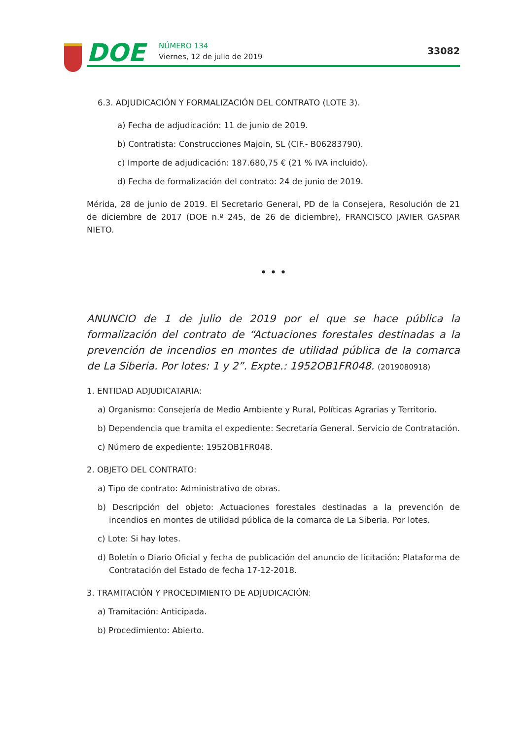DOE NÚMERO 134
Viernes, 12 de julio de 2019
33082
6.3. ADJUDICACIÓN Y FORMALIZACIÓN DEL CONTRATO (LOTE 3).
a) Fecha de adjudicación: 11 de junio de 2019.
b) Contratista: Construcciones Majoin, SL (CIF.- B06283790).
c) Importe de adjudicación: 187.680,75 € (21 % IVA incluido).
d) Fecha de formalización del contrato: 24 de junio de 2019.
Mérida, 28 de junio de 2019. El Secretario General, PD de la Consejera, Resolución de 21 de diciembre de 2017 (DOE n.º 245, de 26 de diciembre), FRANCISCO JAVIER GASPAR NIETO.
• • •
ANUNCIO de 1 de julio de 2019 por el que se hace pública la formalización del contrato de “Actuaciones forestales destinadas a la prevención de incendios en montes de utilidad pública de la comarca de La Siberia. Por lotes: 1 y 2”. Expte.: 1952OB1FR048. (2019080918)
1. ENTIDAD ADJUDICATARIA:
a) Organismo: Consejería de Medio Ambiente y Rural, Políticas Agrarias y Territorio.
b) Dependencia que tramita el expediente: Secretaría General. Servicio de Contratación.
c) Número de expediente: 1952OB1FR048.
2. OBJETO DEL CONTRATO:
a) Tipo de contrato: Administrativo de obras.
b) Descripción del objeto: Actuaciones forestales destinadas a la prevención de incendios en montes de utilidad pública de la comarca de La Siberia. Por lotes.
c) Lote: Si hay lotes.
d) Boletín o Diario Oficial y fecha de publicación del anuncio de licitación: Plataforma de Contratación del Estado de fecha 17-12-2018.
3. TRAMITACIÓN Y PROCEDIMIENTO DE ADJUDICACIÓN:
a) Tramitación: Anticipada.
b) Procedimiento: Abierto.